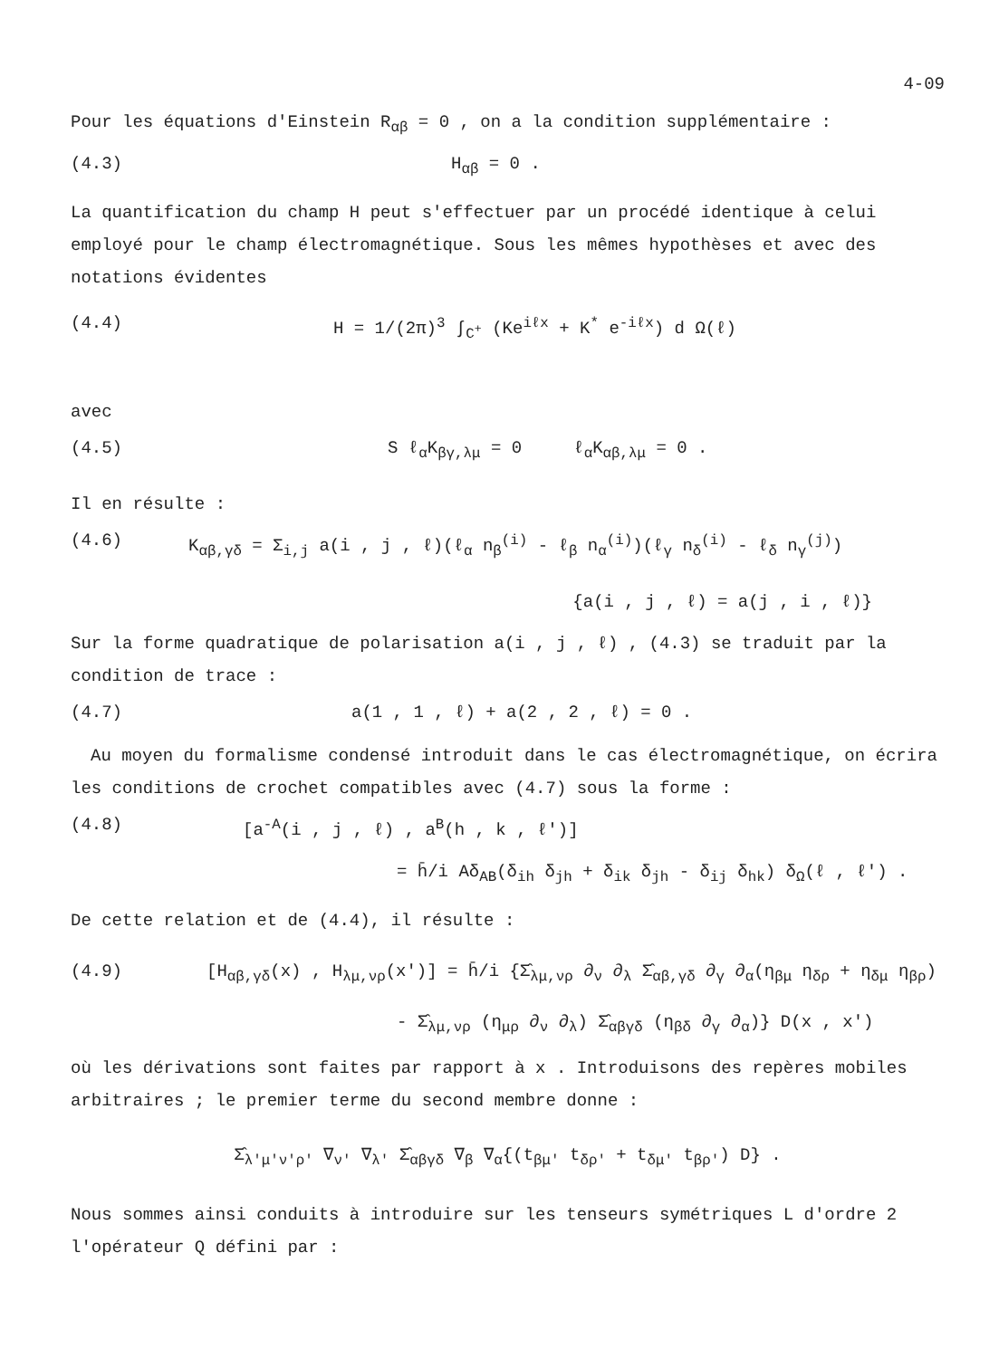4-09
Pour les équations d'Einstein R<sub>αβ</sub> = 0 , on a la condition supplémentaire :
(4.3) H<sub>αβ</sub> = 0 .
La quantification du champ H peut s'effectuer par un procédé identique à celui employé pour le champ électromagnétique. Sous les mêmes hypothèses et avec des notations évidentes
(4.4) H = 1/(2π)<sup>3</sup> ∫<sub>C<sup>+</sup></sub> (Ke<sup>iℓx</sup> + K<sup>*</sup> e<sup>-iℓx</sup>) d Ω(ℓ)
avec
(4.5) S ℓ<sub>α</sub>K<sub>βγ,λμ</sub> = 0 ℓ<sub>α</sub>K<sub>αβ,λμ</sub> = 0 .
Il en résulte :
(4.6) K<sub>αβ,γδ</sub> = Σ<sub>i,j</sub> a(i , j , ℓ)(ℓ<sub>α</sub> n<sub>β</sub><sup>(i)</sup> - ℓ<sub>β</sub> n<sub>α</sub><sup>(i)</sup>)(ℓ<sub>γ</sub> n<sub>δ</sub><sup>(i)</sup> - ℓ<sub>δ</sub> n<sub>γ</sub><sup>(j)</sup>)
{a(i , j , ℓ) = a(j , i , ℓ)}
Sur la forme quadratique de polarisation a(i , j , ℓ) , (4.3) se traduit par la condition de trace :
(4.7) a(1 , 1 , ℓ) + a(2 , 2 , ℓ) = 0 .
Au moyen du formalisme condensé introduit dans le cas électromagnétique, on écrira les conditions de crochet compatibles avec (4.7) sous la forme :
(4.8) [a<sup>-A</sup>(i , j , ℓ) , a<sup>B</sup>(h , k , ℓ')]
= h̄/i Aδ<sub>AB</sub>(δ<sub>ih</sub> δ<sub>jh</sub> + δ<sub>ik</sub> δ<sub>jh</sub> - δ<sub>ij</sub> δ<sub>hk</sub>) δ<sub>Ω</sub>(ℓ , ℓ') .
De cette relation et de (4.4), il résulte :
(4.9) [H<sub>αβ,γδ</sub>(x) , H<sub>λμ,νρ</sub>(x')] = h̄/i {Σ̂<sub>λμ,νρ</sub> ∂<sub>ν</sub> ∂<sub>λ</sub> Σ̂<sub>αβ,γδ</sub> ∂<sub>γ</sub> ∂<sub>α</sub>(η<sub>βμ</sub> η<sub>δρ</sub> + η<sub>δμ</sub> η<sub>βρ</sub>)
- Σ̂<sub>λμ,νρ</sub> (η<sub>μρ</sub> ∂<sub>ν</sub> ∂<sub>λ</sub>) Σ̂<sub>αβγδ</sub> (η<sub>βδ</sub> ∂<sub>γ</sub> ∂<sub>α</sub>)} D(x , x')
où les dérivations sont faites par rapport à x . Introduisons des repères mobiles arbitraires ; le premier terme du second membre donne :
Σ̂<sub>λ'μ'ν'ρ'</sub> ∇<sub>ν'</sub> ∇<sub>λ'</sub> Σ̂<sub>αβγδ</sub> ∇<sub>β</sub> ∇<sub>α</sub>{(t<sub>βμ'</sub> t<sub>δρ'</sub> + t<sub>δμ'</sub> t<sub>βρ'</sub>) D} .
Nous sommes ainsi conduits à introduire sur les tenseurs symétriques L d'ordre 2 l'opérateur Q défini par :